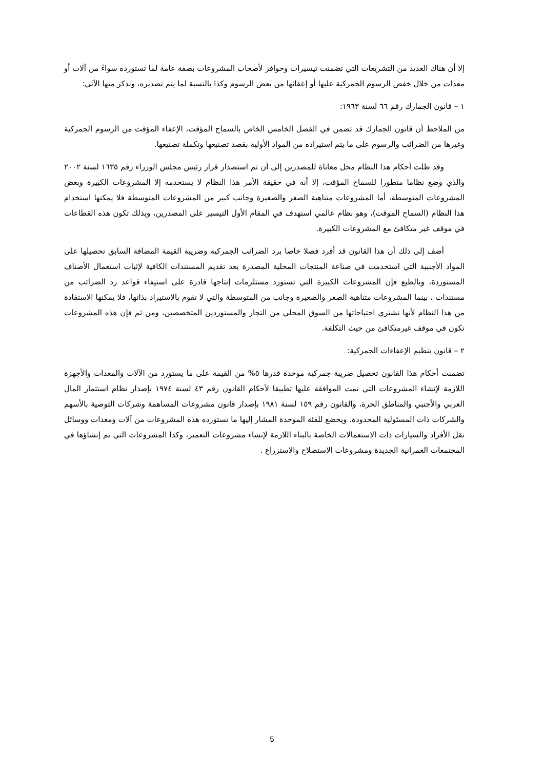إلا أن هناك العديد من التشريعات التي تضمنت تيسيرات وحوافز لأصحاب المشروعات بصفة عامة لما تستورده سواءً من آلات أو معدات من خلال خفض الرسوم الجمركية عليها أو إعفائها من بعض الرسوم وكذا بالنسبة لما يتم تصديره، ونذكر منها الآتي:
١ – قانون الجمارك رقم ٦٦ لسنة ١٩٦٣:
من الملاحظ أن قانون الجمارك قد تضمن في الفصل الخامس الخاص بالسماح المؤقت، الإعفاء المؤقت من الرسوم الجمركية وغيرها من الضرائب والرسوم على ما يتم استيراده من المواد الأولية بقصد تصنيعها وتكملة تصنيعها.
وقد ظلت أحكام هذا النظام محل معاناة للمصدرين إلى أن تم استصدار قرار رئيس مجلس الوزراء رقم ١٦٣٥ لسنة ٢٠٠٢ والذي وضع نظاما متطورا للسماح المؤقت، إلا أنه في حقيقة الأمر هذا النظام لا يستخدمه إلا المشروعات الكبيرة وبعض المشروعات المتوسطة، أما المشروعات متناهية الصغر والصغيرة وجانب كبير من المشروعات المتوسطة فلا يمكنها استخدام هذا النظام (السماح الموقت)، وهو نظام عالمي استهدف في المقام الأول التيسير على المصدرين، وبذلك تكون هذه القطاعات في موقف غير متكافئ مع المشروعات الكبيرة.
أضف إلى ذلك أن هذا القانون قد أفرد فصلا خاصا برد الضرائب الجمركية وضريبة القيمة المضافة السابق تحصيلها على المواد الأجنبية التي استخدمت في صناعة المنتجات المحلية المصدرة بعد تقديم المستندات الكافية لإثبات استعمال الأصناف المستوردة، وبالطبع فإن المشروعات الكبيرة التي تستورد مستلزمات إنتاجها قادرة على استيفاء قواعد رد الضرائب من مستندات ، بينما المشروعات متناهية الصغر والصغيرة وجانب من المتوسطة والتي لا تقوم بالاستيراد بذاتها، فلا يمكنها الاستفادة من هذا النظام لأنها تشتري احتياجاتها من السوق المحلي من التجار والمستوردين المتخصصين، ومن ثم فإن هذه المشروعات تكون في موقف غيرمتكافئ من حيث التكلفة.
٢ – قانون تنظيم الإعفاءات الجمركية:
تضمنت أحكام هذا القانون تحصيل ضريبة جمركية موحدة قدرها ٥% من القيمة على ما يستورد من الآلات والمعدات والأجهزة اللازمة لإنشاء المشروعات التي تمت الموافقة عليها تطبيقا لأحكام القانون رقم ٤٣ لسنة ١٩٧٤ بإصدار نظام استثمار المال العربي والأجنبي والمناطق الحرة، والقانون رقم ١٥٩ لسنة ١٩٨١ بإصدار قانون مشروعات المساهمة وشركات التوصية بالأسهم والشركات ذات المسئولية المحدودة. ويخضع للفئة الموحدة المشار إليها ما تستورده هذه المشروعات من آلات ومعدات ووسائل نقل الأفراد والسيارات ذات الاستعمالات الخاصة بالبناء اللازمة لإنشاء مشروعات التعمير، وكذا المشروعات التي تم إنشاؤها في المجتمعات العمرانية الجديدة ومشروعات الاستصلاح والاستزراع .
5